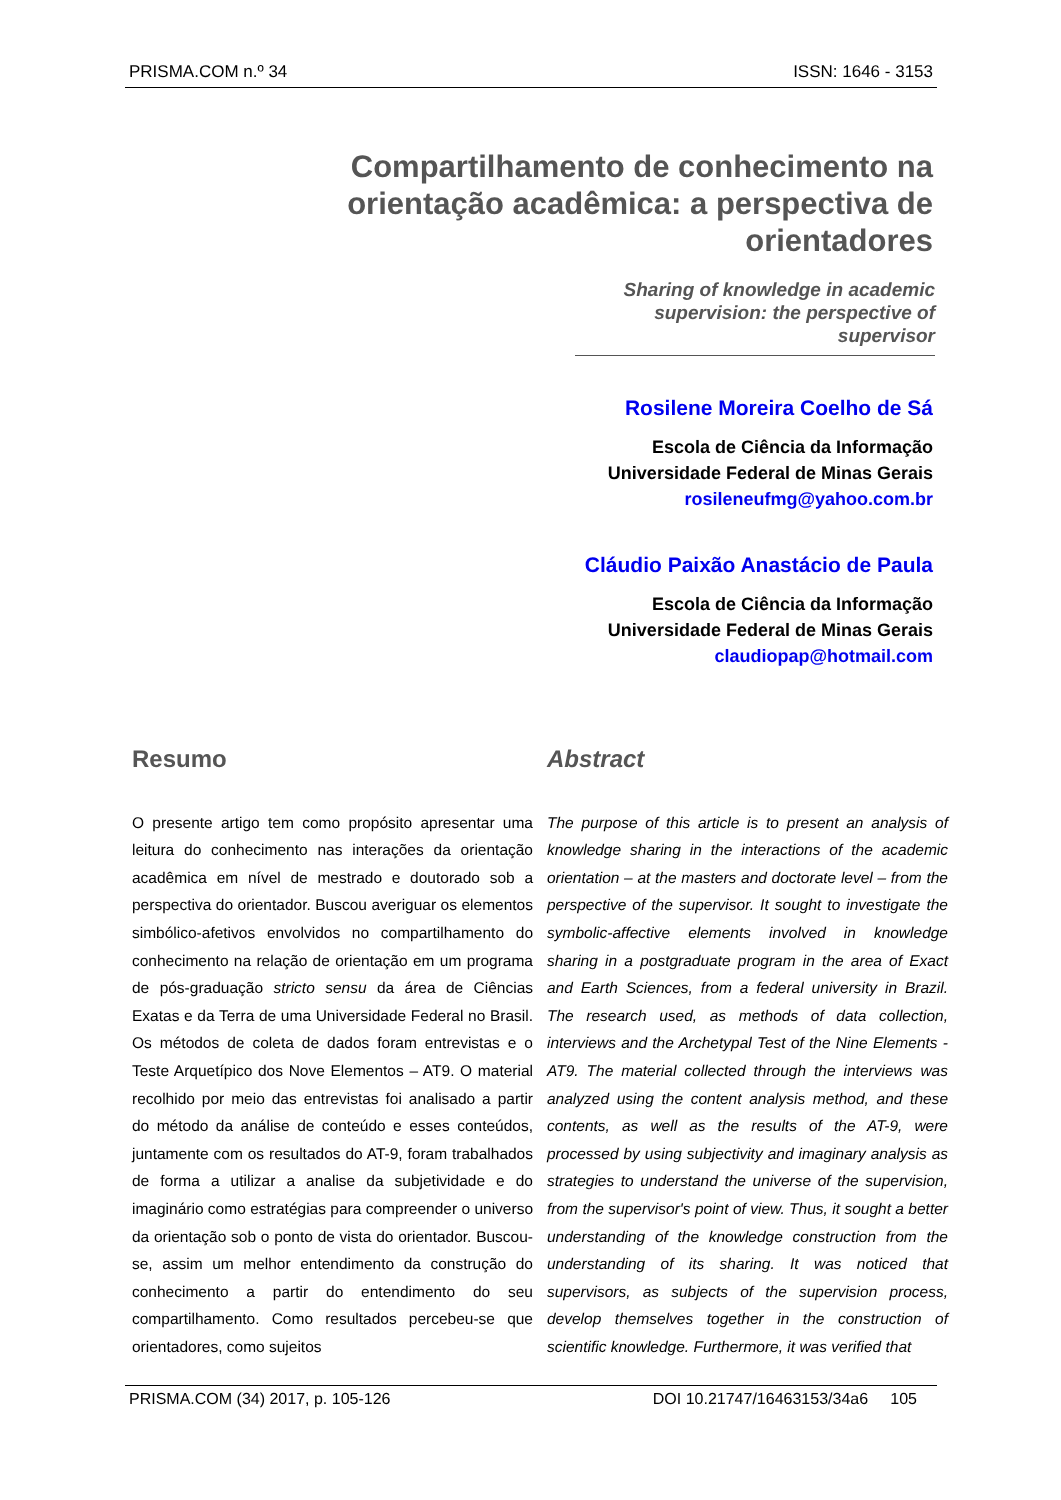PRISMA.COM n.º 34 ISSN: 1646 - 3153
Compartilhamento de conhecimento na orientação acadêmica: a perspectiva de orientadores
Sharing of knowledge in academic supervision: the perspective of supervisor
Rosilene Moreira Coelho de Sá
Escola de Ciência da Informação
Universidade Federal de Minas Gerais
rosileneufmg@yahoo.com.br
Cláudio Paixão Anastácio de Paula
Escola de Ciência da Informação
Universidade Federal de Minas Gerais
claudiopap@hotmail.com
Resumo
O presente artigo tem como propósito apresentar uma leitura do conhecimento nas interações da orientação acadêmica em nível de mestrado e doutorado sob a perspectiva do orientador. Buscou averiguar os elementos simbólico-afetivos envolvidos no compartilhamento do conhecimento na relação de orientação em um programa de pós-graduação stricto sensu da área de Ciências Exatas e da Terra de uma Universidade Federal no Brasil. Os métodos de coleta de dados foram entrevistas e o Teste Arquetípico dos Nove Elementos – AT9. O material recolhido por meio das entrevistas foi analisado a partir do método da análise de conteúdo e esses conteúdos, juntamente com os resultados do AT-9, foram trabalhados de forma a utilizar a analise da subjetividade e do imaginário como estratégias para compreender o universo da orientação sob o ponto de vista do orientador. Buscou-se, assim um melhor entendimento da construção do conhecimento a partir do entendimento do seu compartilhamento. Como resultados percebeu-se que orientadores, como sujeitos
Abstract
The purpose of this article is to present an analysis of knowledge sharing in the interactions of the academic orientation – at the masters and doctorate level – from the perspective of the supervisor. It sought to investigate the symbolic-affective elements involved in knowledge sharing in a postgraduate program in the area of Exact and Earth Sciences, from a federal university in Brazil. The research used, as methods of data collection, interviews and the Archetypal Test of the Nine Elements - AT9. The material collected through the interviews was analyzed using the content analysis method, and these contents, as well as the results of the AT-9, were processed by using subjectivity and imaginary analysis as strategies to understand the universe of the supervision, from the supervisor's point of view. Thus, it sought a better understanding of the knowledge construction from the understanding of its sharing. It was noticed that supervisors, as subjects of the supervision process, develop themselves together in the construction of scientific knowledge. Furthermore, it was verified that
PRISMA.COM (34) 2017, p. 105-126 DOI 10.21747/16463153/34a6 105